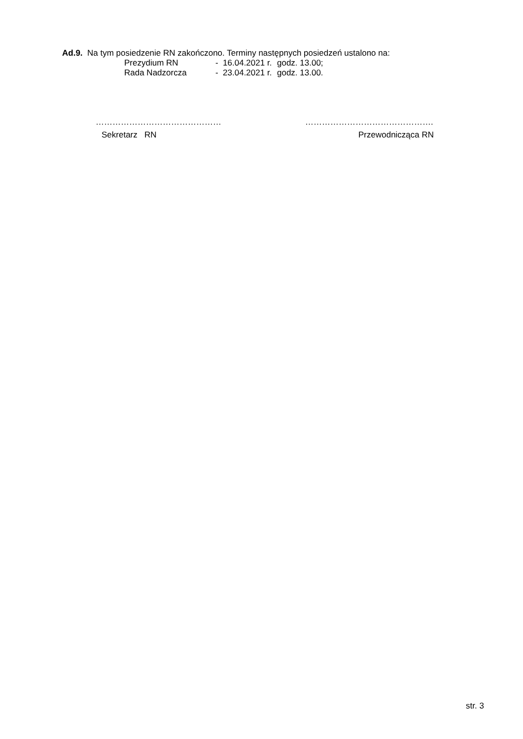Ad.9. Na tym posiedzenie RN zakończono. Terminy następnych posiedzeń ustalono na:
Prezydium RN - 16.04.2021 r. godz. 13.00;
Rada Nadzorcza - 23.04.2021 r. godz. 13.00.
………………………………………
Sekretarz RN
……………………………………….
Przewodnicząca RN
str. 3